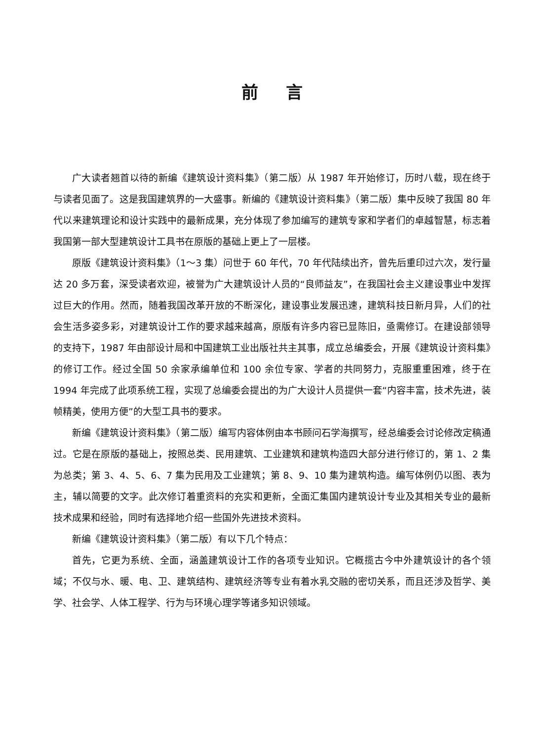前言
广大读者翘首以待的新编《建筑设计资料集》（第二版）从 1987 年开始修订，历时八载，现在终于与读者见面了。这是我国建筑界的一大盛事。新编的《建筑设计资料集》（第二版）集中反映了我国 80 年代以来建筑理论和设计实践中的最新成果，充分体现了参加编写的建筑专家和学者们的卓越智慧，标志着我国第一部大型建筑设计工具书在原版的基础上更上了一层楼。
原版《建筑设计资料集》（1～3 集）问世于 60 年代，70 年代陆续出齐，曾先后重印过六次，发行量达 20 多万套，深受读者欢迎，被誉为广大建筑设计人员的“良师益友”，在我国社会主义建设事业中发挥过巨大的作用。然而，随着我国改革开放的不断深化，建设事业发展迅速，建筑科技日新月异，人们的社会生活多姿多彩，对建筑设计工作的要求越来越高，原版有许多内容已显陈旧，亟需修订。在建设部领导的支持下，1987 年由部设计局和中国建筑工业出版社共主其事，成立总编委会，开展《建筑设计资料集》的修订工作。经过全国 50 余家承编单位和 100 余位专家、学者的共同努力，克服重重困难，终于在 1994 年完成了此项系统工程，实现了总编委会提出的为广大设计人员提供一套“内容丰富，技术先进，装帧精美，使用方便”的大型工具书的要求。
新编《建筑设计资料集》（第二版）编写内容体例由本书顾问石学海撰写，经总编委会讨论修改定稿通过。它是在原版的基础上，按照总类、民用建筑、工业建筑和建筑构造四大部分进行修订的，第 1、2 集为总类；第 3、4、5、6、7 集为民用及工业建筑；第 8、9、10 集为建筑构造。编写体例仍以图、表为主，辅以简要的文字。此次修订着重资料的充实和更新，全面汇集国内建筑设计专业及其相关专业的最新技术成果和经验，同时有选择地介绍一些国外先进技术资料。
新编《建筑设计资料集》（第二版）有以下几个特点：
首先，它更为系统、全面，涵盖建筑设计工作的各项专业知识。它概揽古今中外建筑设计的各个领域；不仅与水、暖、电、卫、建筑结构、建筑经济等专业有着水乳交融的密切关系，而且还涉及哲学、美学、社会学、人体工程学、行为与环境心理学等诸多知识领域。